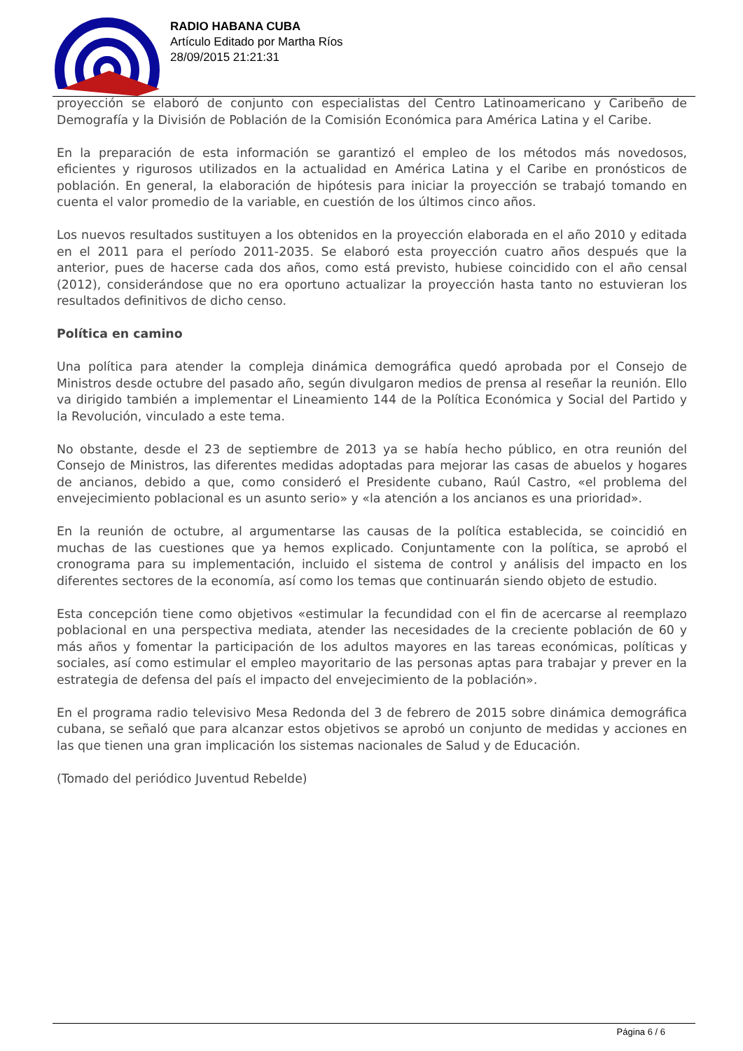RADIO HABANA CUBA
Artículo Editado por Martha Ríos
28/09/2015 21:21:31
proyección se elaboró de conjunto con especialistas del Centro Latinoamericano y Caribeño de Demografía y la División de Población de la Comisión Económica para América Latina y el Caribe.
En la preparación de esta información se garantizó el empleo de los métodos más novedosos, eficientes y rigurosos utilizados en la actualidad en América Latina y el Caribe en pronósticos de población. En general, la elaboración de hipótesis para iniciar la proyección se trabajó tomando en cuenta el valor promedio de la variable, en cuestión de los últimos cinco años.
Los nuevos resultados sustituyen a los obtenidos en la proyección elaborada en el año 2010 y editada en el 2011 para el período 2011-2035. Se elaboró esta proyección cuatro años después que la anterior, pues de hacerse cada dos años, como está previsto, hubiese coincidido con el año censal (2012), considerándose que no era oportuno actualizar la proyección hasta tanto no estuvieran los resultados definitivos de dicho censo.
Política en camino
Una política para atender la compleja dinámica demográfica quedó aprobada por el Consejo de Ministros desde octubre del pasado año, según divulgaron medios de prensa al reseñar la reunión. Ello va dirigido también a implementar el Lineamiento 144 de la Política Económica y Social del Partido y la Revolución, vinculado a este tema.
No obstante, desde el 23 de septiembre de 2013 ya se había hecho público, en otra reunión del Consejo de Ministros, las diferentes medidas adoptadas para mejorar las casas de abuelos y hogares de ancianos, debido a que, como consideró el Presidente cubano, Raúl Castro, «el problema del envejecimiento poblacional es un asunto serio» y «la atención a los ancianos es una prioridad».
En la reunión de octubre, al argumentarse las causas de la política establecida, se coincidió en muchas de las cuestiones que ya hemos explicado. Conjuntamente con la política, se aprobó el cronograma para su implementación, incluido el sistema de control y análisis del impacto en los diferentes sectores de la economía, así como los temas que continuarán siendo objeto de estudio.
Esta concepción tiene como objetivos «estimular la fecundidad con el fin de acercarse al reemplazo poblacional en una perspectiva mediata, atender las necesidades de la creciente población de 60 y más años y fomentar la participación de los adultos mayores en las tareas económicas, políticas y sociales, así como estimular el empleo mayoritario de las personas aptas para trabajar y prever en la estrategia de defensa del país el impacto del envejecimiento de la población».
En el programa radio televisivo Mesa Redonda del 3 de febrero de 2015 sobre dinámica demográfica cubana, se señaló que para alcanzar estos objetivos se aprobó un conjunto de medidas y acciones en las que tienen una gran implicación los sistemas nacionales de Salud y de Educación.
(Tomado del periódico Juventud Rebelde)
Página 6 / 6